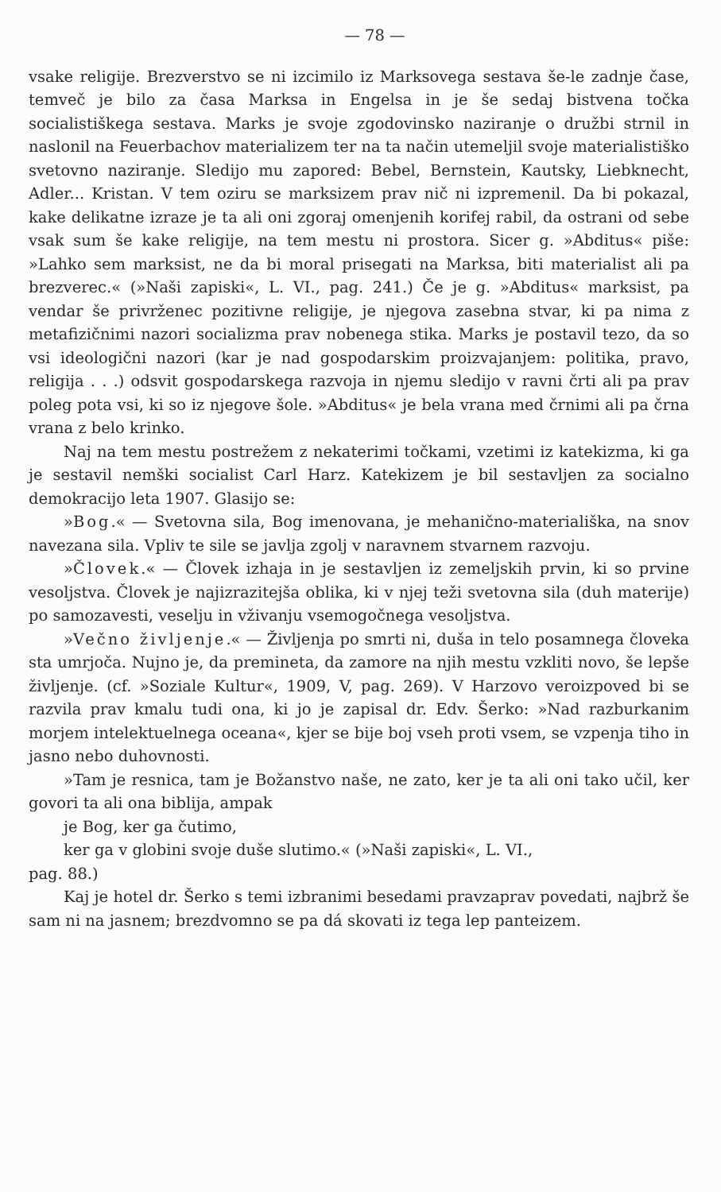— 78 —
vsake religije. Brezverstvo se ni izcimilo iz Marksovega sestava še-le zadnje čase, temveč je bilo za časa Marksa in Engelsa in je še sedaj bistvena točka socialistiškega sestava. Marks je svoje zgodovinsko naziranje o družbi strnil in naslonil na Feuerbachov materializem ter na ta način utemeljil svoje materialistiško svetovno naziranje. Sledijo mu zapored: Bebel, Bernstein, Kautsky, Liebknecht, Adler... Kristan. V tem oziru se marksizem prav nič ni izpremenil. Da bi pokazal, kake delikatne izraze je ta ali oni zgoraj omenjenih korifej rabil, da ostrani od sebe vsak sum še kake religije, na tem mestu ni prostora. Sicer g. »Abditus« piše: »Lahko sem marksist, ne da bi moral prisegati na Marksa, biti materialist ali pa brezverec.« (»Naši zapiski«, L. VI., pag. 241.) Če je g. »Abditus« marksist, pa vendar še privrženec pozitivne religije, je njegova zasebna stvar, ki pa nima z metafizičnimi nazori socializma prav nobenega stika. Marks je postavil tezo, da so vsi ideologični nazori (kar je nad gospodarskim proizvajanjem: politika, pravo, religija . . .) odsvit gospodarskega razvoja in njemu sledijo v ravni črti ali pa prav poleg pota vsi, ki so iz njegove šole. »Abditus« je bela vrana med črnimi ali pa črna vrana z belo krinko.
Naj na tem mestu postrežem z nekaterimi točkami, vzetimi iz katekizma, ki ga je sestavil nemški socialist Carl Harz. Katekizem je bil sestavljen za socialno demokracijo leta 1907. Glasijo se:
»Bog.« — Svetovna sila, Bog imenovana, je mehanično-materiališka, na snov navezana sila. Vpliv te sile se javlja zgolj v naravnem stvarnem razvoju.
»Človek.« — Človek izhaja in je sestavljen iz zemeljskih prvin, ki so prvine vesoljstva. Človek je najizrazitejša oblika, ki v njej teži svetovna sila (duh materije) po samozavesti, veselju in vživanju vsemogočnega vesoljstva.
»Večno življenje.« — Življenja po smrti ni, duša in telo posamnega človeka sta umrjoča. Nujno je, da premineta, da zamore na njih mestu vzkliti novo, še lepše življenje. (cf. »Soziale Kultur«, 1909, V, pag. 269). V Harzovo veroizpoved bi se razvila prav kmalu tudi ona, ki jo je zapisal dr. Edv. Šerko: »Nad razburkanim morjem intelektuelnega oceana«, kjer se bije boj vseh proti vsem, se vzpenja tiho in jasno nebo duhovnosti.
»Tam je resnica, tam je Božanstvo naše, ne zato, ker je ta ali oni tako učil, ker govori ta ali ona biblija, ampak
je Bog, ker ga čutimo,
ker ga v globini svoje duše slutimo.« (»Naši zapiski«, L. VI.,
pag. 88.)
Kaj je hotel dr. Šerko s temi izbranimi besedami pravzaprav povedati, najbrž še sam ni na jasnem; brezdvomno se pa dá skovati iz tega lep panteizem.